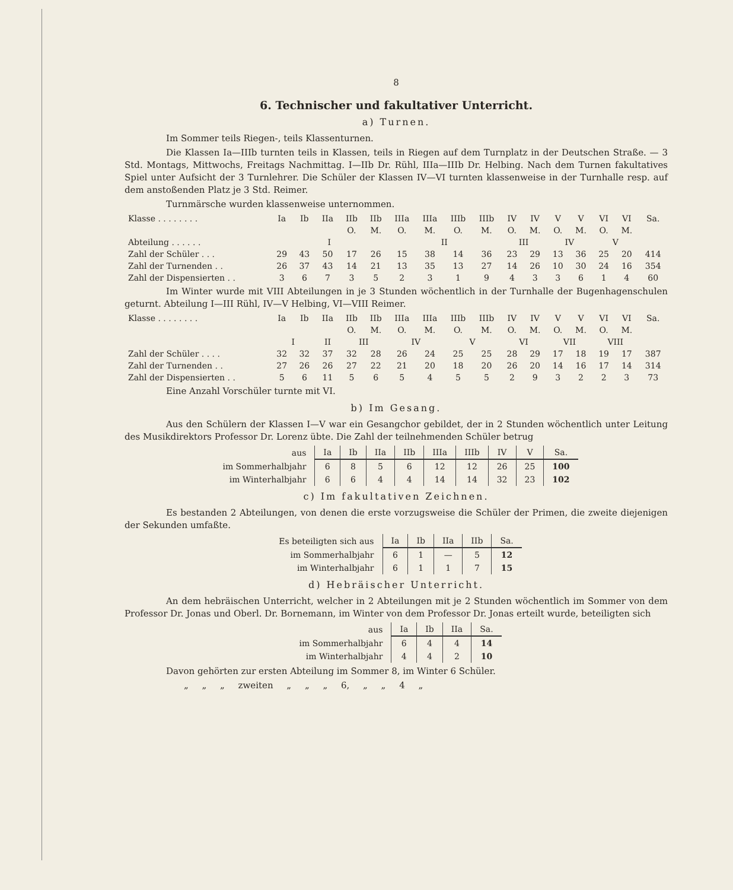8
6. Technischer und fakultativer Unterricht.
a) Turnen.
Im Sommer teils Riegen-, teils Klassenturnen.
Die Klassen Ia—IIIb turnten teils in Klassen, teils in Riegen auf dem Turnplatz in der Deutschen Straße. — 3 Std. Montags, Mittwochs, Freitags Nachmittag. I—IIb Dr. Rühl, IIIa—IIIb Dr. Helbing. Nach dem Turnen fakultatives Spiel unter Aufsicht der 3 Turnlehrer. Die Schüler der Klassen IV—VI turnten klassenweise in der Turnhalle resp. auf dem anstoßenden Platz je 3 Std. Reimer.
Turnmärsche wurden klassenweise unternommen.
| Klasse . . . . . . . . | Ia | Ib | IIa | IIb | IIb | IIIa | IIIa | IIIb | IIIb | IV | IV | V | V | VI | VI | Sa. |
| | | | | O. | M. | O. | M. | O. | M. | O. | M. | O. | M. | O. | M. | |
| Abteilung . . . . . . | I | | | | | II | | | | III | | IV | | V | | |
| Zahl der Schüler . . . | 29 | 43 | 50 | 17 | 26 | 15 | 38 | 14 | 36 | 23 | 29 | 13 | 36 | 25 | 20 | 414 |
| Zahl der Turnenden . . | 26 | 37 | 43 | 14 | 21 | 13 | 35 | 13 | 27 | 14 | 26 | 10 | 30 | 24 | 16 | 354 |
| Zahl der Dispensierten . . | 3 | 6 | 7 | 3 | 5 | 2 | 3 | 1 | 9 | 4 | 3 | 3 | 6 | 1 | 4 | 60 |
Im Winter wurde mit VIII Abteilungen in je 3 Stunden wöchentlich in der Turnhalle der Bugenhagenschulen geturnt. Abteilung I—III Rühl, IV—V Helbing, VI—VIII Reimer.
| Klasse . . . . . . . . | Ia | Ib | IIa | IIb | IIb | IIIa | IIIa | IIIb | IIIb | IV | IV | V | V | VI | VI | Sa. |
| | | | | O. | M. | O. | M. | O. | M. | O. | M. | O. | M. | O. | M. | |
| | I | | II | III | | IV | | V | | VI | | VII | | VIII | | |
| Zahl der Schüler . . . . | 32 | 32 | 37 | 32 | 28 | 26 | 24 | 25 | 25 | 28 | 29 | 17 | 18 | 19 | 17 | 387 |
| Zahl der Turnenden . . | 27 | 26 | 26 | 27 | 22 | 21 | 20 | 18 | 20 | 26 | 20 | 14 | 16 | 17 | 14 | 314 |
| Zahl der Dispensierten . . | 5 | 6 | 11 | 5 | 6 | 5 | 4 | 5 | 5 | 2 | 9 | 3 | 2 | 2 | 3 | 73 |
Eine Anzahl Vorschüler turnte mit VI.
b) Im Gesang.
Aus den Schülern der Klassen I—V war ein Gesangchor gebildet, der in 2 Stunden wöchentlich unter Leitung des Musikdirektors Professor Dr. Lorenz übte. Die Zahl der teilnehmenden Schüler betrug
| aus | Ia | Ib | IIa | IIb | IIIa | IIIb | IV | V | Sa. |
| --- | --- | --- | --- | --- | --- | --- | --- | --- | --- |
| im Sommerhalbjahr | 6 | 8 | 5 | 6 | 12 | 12 | 26 | 25 | 100 |
| im Winterhalbjahr | 6 | 6 | 4 | 4 | 14 | 14 | 32 | 23 | 102 |
c) Im fakultativen Zeichnen.
Es bestanden 2 Abteilungen, von denen die erste vorzugsweise die Schüler der Primen, die zweite diejenigen der Sekunden umfaßte.
| Es beteiligten sich aus | Ia | Ib | IIa | IIb | Sa. |
| --- | --- | --- | --- | --- | --- |
| im Sommerhalbjahr | 6 | 1 | — | 5 | 12 |
| im Winterhalbjahr | 6 | 1 | 1 | 7 | 15 |
d) Hebräischer Unterricht.
An dem hebräischen Unterricht, welcher in 2 Abteilungen mit je 2 Stunden wöchentlich im Sommer von dem Professor Dr. Jonas und Oberl. Dr. Bornemann, im Winter von dem Professor Dr. Jonas erteilt wurde, beteiligten sich
| aus | Ia | Ib | IIa | Sa. |
| --- | --- | --- | --- | --- |
| im Sommerhalbjahr | 6 | 4 | 4 | 14 |
| im Winterhalbjahr | 4 | 4 | 2 | 10 |
Davon gehörten zur ersten Abteilung im Sommer 8, im Winter 6 Schüler.
„ „ „ zweiten „ „ „ 6, „ „ 4 „